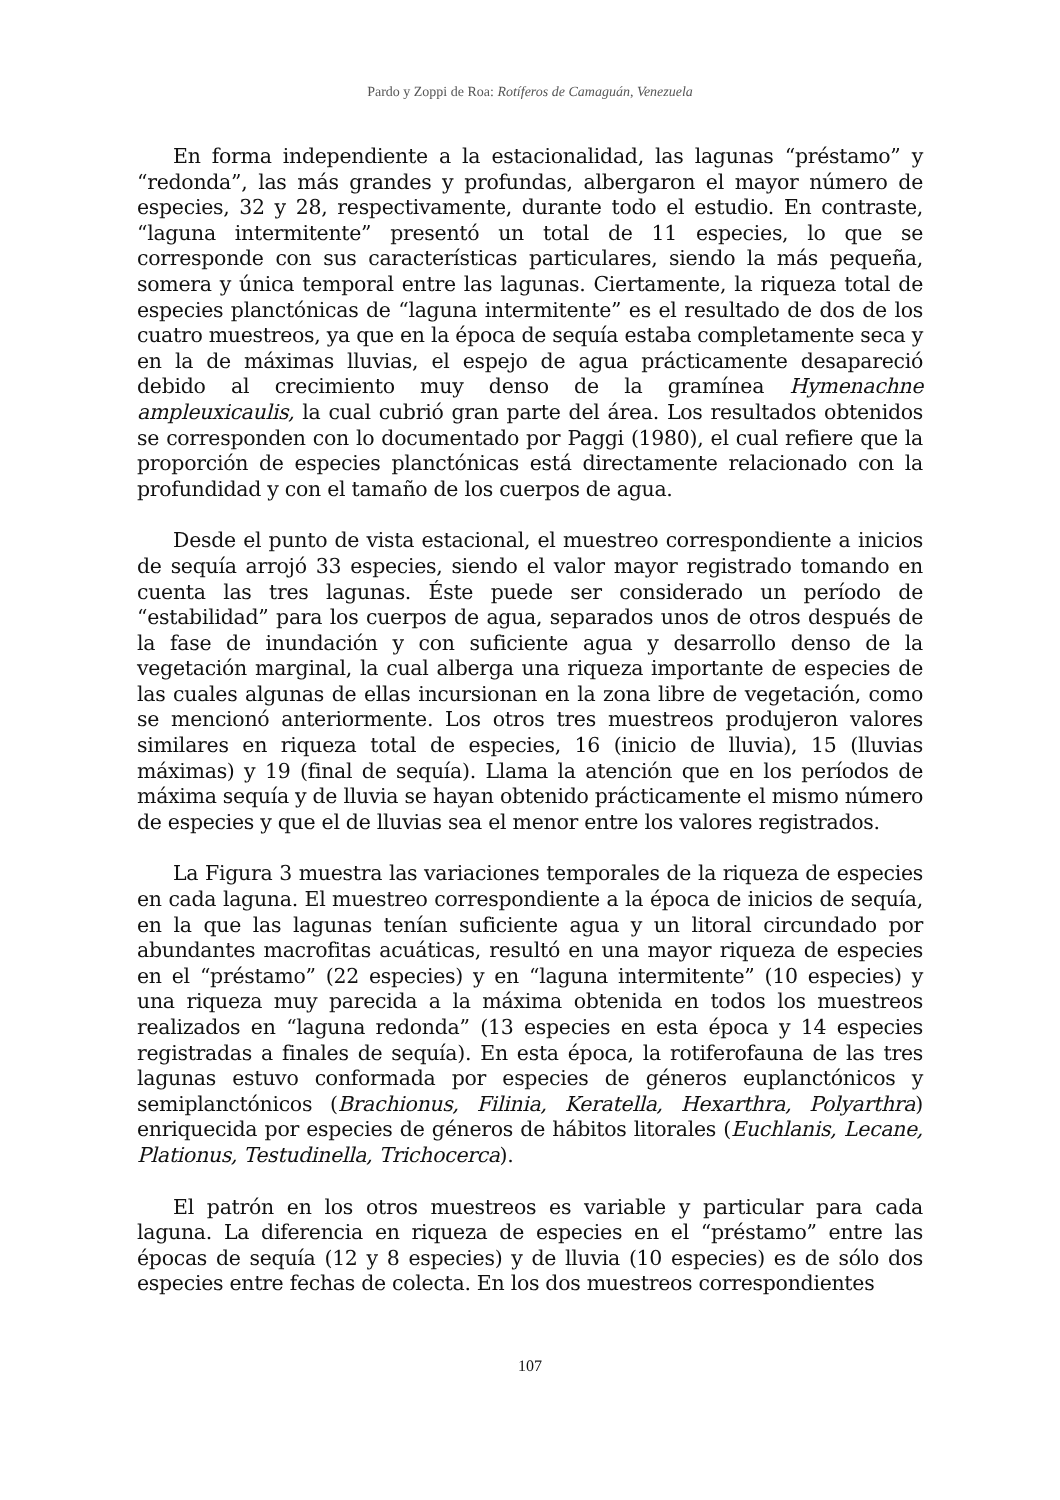Pardo y Zoppi de Roa: Rotíferos de Camaguán, Venezuela
En forma independiente a la estacionalidad, las lagunas “préstamo” y “redonda”, las más grandes y profundas, albergaron el mayor número de especies, 32 y 28, respectivamente, durante todo el estudio. En contraste, “laguna intermitente” presentó un total de 11 especies, lo que se corresponde con sus características particulares, siendo la más pequeña, somera y única temporal entre las lagunas. Ciertamente, la riqueza total de especies planctónicas de “laguna intermitente” es el resultado de dos de los cuatro muestreos, ya que en la época de sequía estaba completamente seca y en la de máximas lluvias, el espejo de agua prácticamente desapareció debido al crecimiento muy denso de la gramínea Hymenachne ampleuxicaulis, la cual cubrió gran parte del área. Los resultados obtenidos se corresponden con lo documentado por Paggi (1980), el cual refiere que la proporción de especies planctónicas está directamente relacionado con la profundidad y con el tamaño de los cuerpos de agua.
Desde el punto de vista estacional, el muestreo correspondiente a inicios de sequía arrojó 33 especies, siendo el valor mayor registrado tomando en cuenta las tres lagunas. Éste puede ser considerado un período de “estabilidad” para los cuerpos de agua, separados unos de otros después de la fase de inundación y con suficiente agua y desarrollo denso de la vegetación marginal, la cual alberga una riqueza importante de especies de las cuales algunas de ellas incursionan en la zona libre de vegetación, como se mencionó anteriormente. Los otros tres muestreos produjeron valores similares en riqueza total de especies, 16 (inicio de lluvia), 15 (lluvias máximas) y 19 (final de sequía). Llama la atención que en los períodos de máxima sequía y de lluvia se hayan obtenido prácticamente el mismo número de especies y que el de lluvias sea el menor entre los valores registrados.
La Figura 3 muestra las variaciones temporales de la riqueza de especies en cada laguna. El muestreo correspondiente a la época de inicios de sequía, en la que las lagunas tenían suficiente agua y un litoral circundado por abundantes macrofitas acuáticas, resultó en una mayor riqueza de especies en el “préstamo” (22 especies) y en “laguna intermitente” (10 especies) y una riqueza muy parecida a la máxima obtenida en todos los muestreos realizados en “laguna redonda” (13 especies en esta época y 14 especies registradas a finales de sequía). En esta época, la rotiferofauna de las tres lagunas estuvo conformada por especies de géneros euplanctónicos y semiplanctónicos (Brachionus, Filinia, Keratella, Hexarthra, Polyarthra) enriquecida por especies de géneros de hábitos litorales (Euchlanis, Lecane, Plationus, Testudinella, Trichocerca).
El patrón en los otros muestreos es variable y particular para cada laguna. La diferencia en riqueza de especies en el “préstamo” entre las épocas de sequía (12 y 8 especies) y de lluvia (10 especies) es de sólo dos especies entre fechas de colecta. En los dos muestreos correspondientes
107